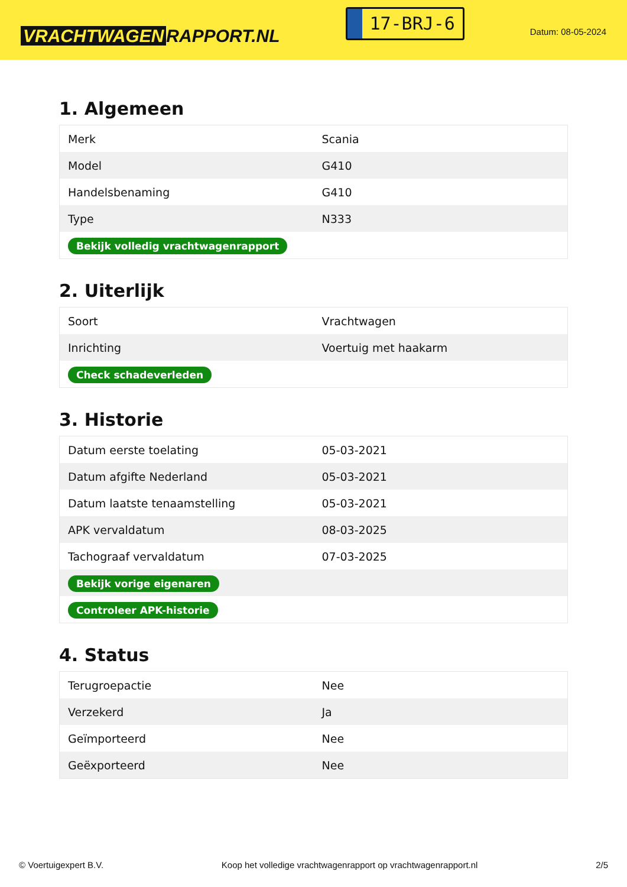VRACHTWAGEN RAPPORT.NL
17-BRJ-6
Datum: 08-05-2024
1. Algemeen
| Merk | Scania |
| Model | G410 |
| Handelsbenaming | G410 |
| Type | N333 |
| Bekijk volledig vrachtwagenrapport | |
2. Uiterlijk
| Soort | Vrachtwagen |
| Inrichting | Voertuig met haakarm |
| Check schadeverleden | |
3. Historie
| Datum eerste toelating | 05-03-2021 |
| Datum afgifte Nederland | 05-03-2021 |
| Datum laatste tenaamstelling | 05-03-2021 |
| APK vervaldatum | 08-03-2025 |
| Tachograaf vervaldatum | 07-03-2025 |
| Bekijk vorige eigenaren | |
| Controleer APK-historie | |
4. Status
| Terugroepactie | Nee |
| Verzekerd | Ja |
| Geïmporteerd | Nee |
| Geëxporteerd | Nee |
© Voertuigexpert B.V. Koop het volledige vrachtwagenrapport op vrachtwagenrapport.nl 2/5